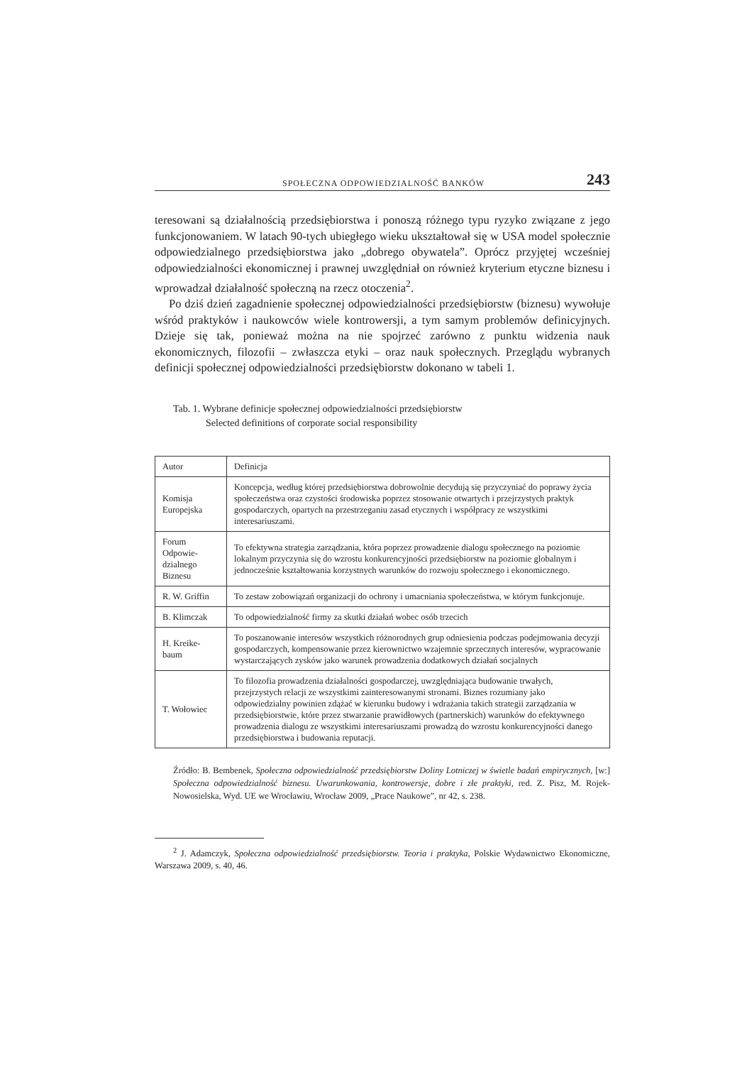SPOŁECZNA ODPOWIEDZIALNOŚĆ BANKÓW 243
teresowani są działalnością przedsiębiorstwa i ponoszą różnego typu ryzyko związane z jego funkcjonowaniem. W latach 90-tych ubiegłego wieku ukształtował się w USA model społecznie odpowiedzialnego przedsiębiorstwa jako „dobrego obywatela”. Oprócz przyjętej wcześniej odpowiedzialności ekonomicznej i prawnej uwzględniał on również kryterium etyczne biznesu i wprowadzał działalność społeczną na rzecz otoczenia<sup>2</sup>.
Po dziś dzień zagadnienie społecznej odpowiedzialności przedsiębiorstw (biznesu) wywołuje wśród praktyków i naukowców wiele kontrowersji, a tym samym problemów definicyjnych. Dzieje się tak, ponieważ można na nie spojrzeć zarówno z punktu widzenia nauk ekonomicznych, filozofii – zwłaszcza etyki – oraz nauk społecznych. Przeglądu wybranych definicji społecznej odpowiedzialności przedsiębiorstw dokonano w tabeli 1.
Tab. 1. Wybrane definicje społecznej odpowiedzialności przedsiębiorstw
Selected definitions of corporate social responsibility
| Autor | Definicja |
| --- | --- |
| Komisja Europejska | Koncepcja, według której przedsiębiorstwa dobrowolnie decydują się przyczyniać do poprawy życia społeczeństwa oraz czystości środowiska poprzez stosowanie otwartych i przejrzystych praktyk gospodarczych, opartych na przestrzeganiu zasad etycznych i współpracy ze wszystkimi interesariuszami. |
| Forum Odpowie-dzialnego Biznesu | To efektywna strategia zarządzania, która poprzez prowadzenie dialogu społecznego na poziomie lokalnym przyczynia się do wzrostu konkurencyjności przedsiębiorstw na poziomie globalnym i jednocześnie kształtowania korzystnych warunków do rozwoju społecznego i ekonomicznego. |
| R. W. Griffin | To zestaw zobowiązań organizacji do ochrony i umacniania społeczeństwa, w którym funkcjonuje. |
| B. Klimczak | To odpowiedzialność firmy za skutki działań wobec osób trzecich |
| H. Kreike-baum | To poszanowanie interesów wszystkich różnorodnych grup odniesienia podczas podejmowania decyzji gospodarczych, kompensowanie przez kierownictwo wzajemnie sprzecznych interesów, wypracowanie wystarczających zysków jako warunek prowadzenia dodatkowych działań socjalnych |
| T. Wołowiec | To filozofia prowadzenia działalności gospodarczej, uwzględniająca budowanie trwałych, przejrzystych relacji ze wszystkimi zainteresowanymi stronami. Biznes rozumiany jako odpowiedzialny powinien zdążać w kierunku budowy i wdrażania takich strategii zarządzania w przedsiębiorstwie, które przez stwarzanie prawidłowych (partnerskich) warunków do efektywnego prowadzenia dialogu ze wszystkimi interesariuszami prowadzą do wzrostu konkurencyjności danego przedsiębiorstwa i budowania reputacji. |
Źródło: B. Bembenek, Społeczna odpowiedzialność przedsiębiorstw Doliny Lotniczej w świetle badań empirycznych, [w:] Społeczna odpowiedzialność biznesu. Uwarunkowania, kontrowersje, dobre i złe praktyki, red. Z. Pisz, M. Rojek-Nowosielska, Wyd. UE we Wrocławiu, Wrocław 2009, „Prace Naukowe”, nr 42, s. 238.
<sup>2</sup> J. Adamczyk, Społeczna odpowiedzialność przedsiębiorstw. Teoria i praktyka, Polskie Wydawnictwo Ekonomiczne, Warszawa 2009, s. 40, 46.